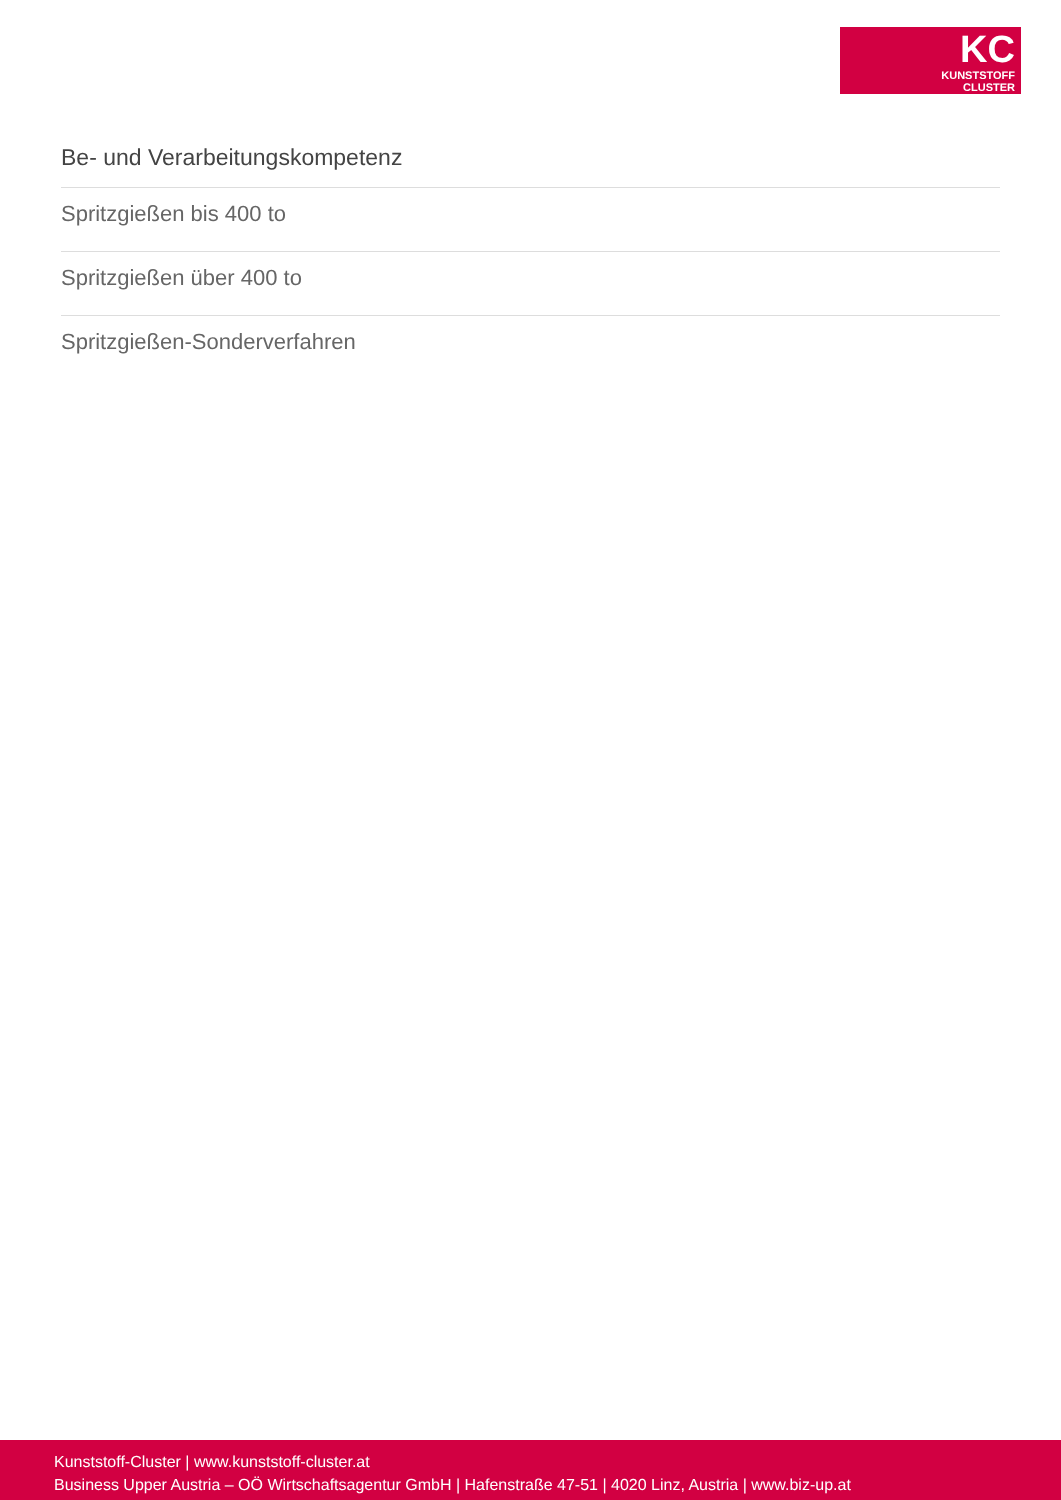KC
KUNSTSTOFF
CLUSTER
Be- und Verarbeitungskompetenz
Spritzgießen bis 400 to
Spritzgießen über 400 to
Spritzgießen-Sonderverfahren
Kunststoff-Cluster | www.kunststoff-cluster.at
Business Upper Austria – OÖ Wirtschaftsagentur GmbH | Hafenstraße 47-51 | 4020 Linz, Austria | www.biz-up.at